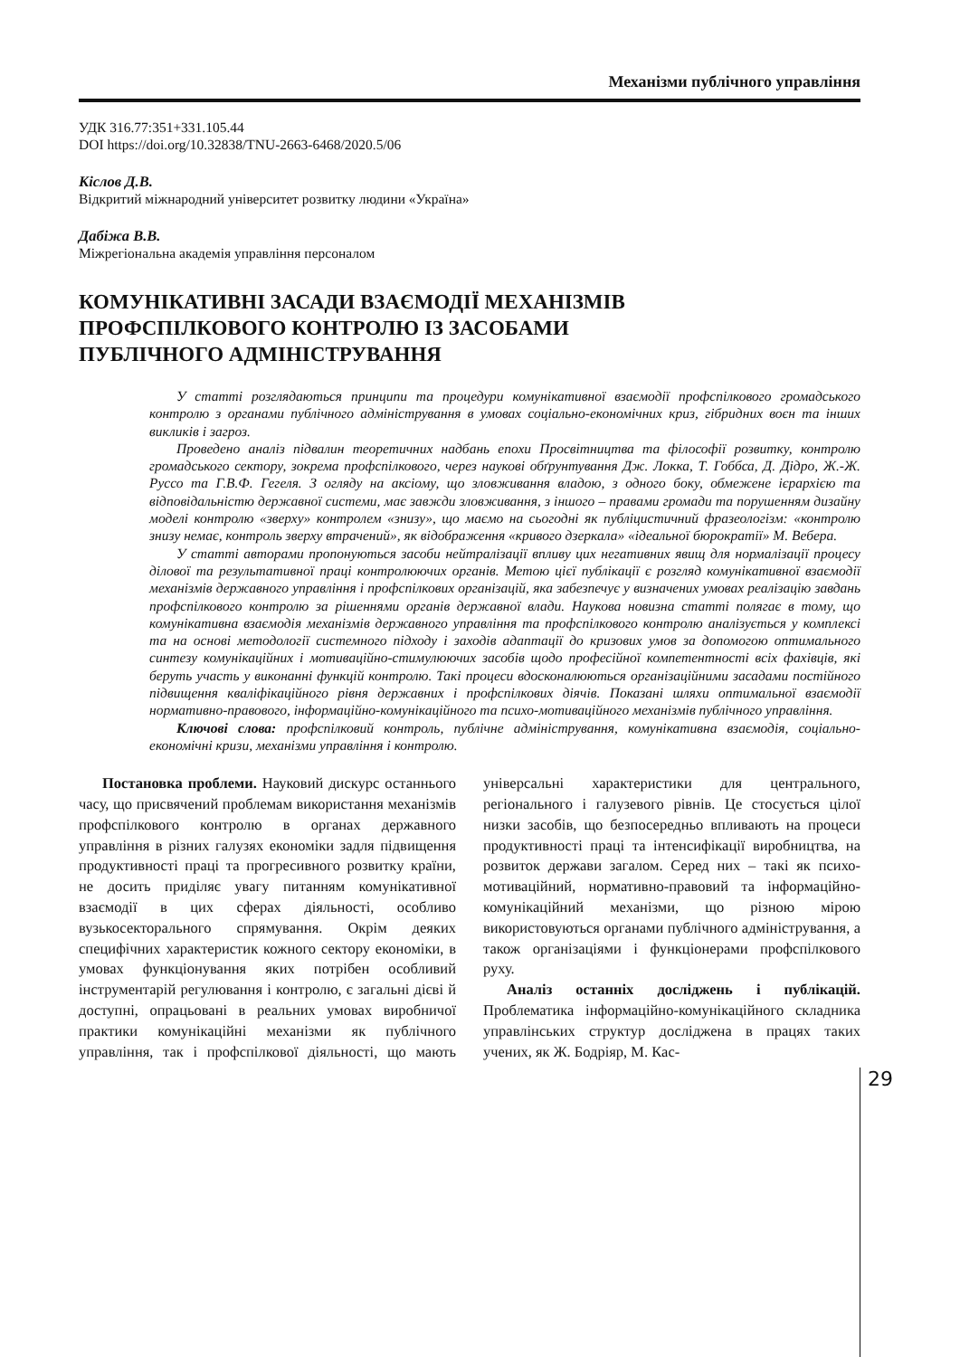Механізми публічного управління
УДК 316.77:351+331.105.44
DOI https://doi.org/10.32838/TNU-2663-6468/2020.5/06
Кіслов Д.В.
Відкритий міжнародний університет розвитку людини «Україна»
Дабіжа В.В.
Міжрегіональна академія управління персоналом
КОМУНІКАТИВНІ ЗАСАДИ ВЗАЄМОДІЇ МЕХАНІЗМІВ
ПРОФСПІЛКОВОГО КОНТРОЛЮ ІЗ ЗАСОБАМИ
ПУБЛІЧНОГО АДМІНІСТРУВАННЯ
У статті розглядаються принципи та процедури комунікативної взаємодії профспілкового громадського контролю з органами публічного адміністрування в умовах соціально-економічних криз, гібридних воєн та інших викликів і загроз.
Проведено аналіз підвалин теоретичних надбань епохи Просвітництва та філософії розвитку, контролю громадського сектору, зокрема профспілкового, через наукові обґрунтування Дж. Локка, Т. Гоббса, Д. Дідро, Ж.-Ж. Руссо та Г.В.Ф. Гегеля. З огляду на аксіому, що зловживання владою, з одного боку, обмежене ієрархією та відповідальністю державної системи, має завжди зловживання, з іншого – правами громади та порушенням дизайну моделі контролю «зверху» контролем «знизу», що маємо на сьогодні як публіцистичний фразеологізм: «контролю знизу немає, контроль зверху втрачений», як відображення «кривого дзеркала» «ідеальної бюрократії» М. Вебера.
У статті авторами пропонуються засоби нейтралізації впливу цих негативних явищ для нормалізації процесу ділової та результативної праці контролюючих органів. Метою цієї публікації є розгляд комунікативної взаємодії механізмів державного управління і профспілкових організацій, яка забезпечує у визначених умовах реалізацію завдань профспілкового контролю за рішеннями органів державної влади. Наукова новизна статті полягає в тому, що комунікативна взаємодія механізмів державного управління та профспілкового контролю аналізується у комплексі та на основі методології системного підходу і заходів адаптації до кризових умов за допомогою оптимального синтезу комунікаційних і мотиваційно-стимулюючих засобів щодо професійної компетентності всіх фахівців, які беруть участь у виконанні функцій контролю. Такі процеси вдосконалюються організаційними засадами постійного підвищення кваліфікаційного рівня державних і профспілкових діячів. Показані шляхи оптимальної взаємодії нормативно-правового, інформаційно-комунікаційного та психо-мотиваційного механізмів публічного управління.
Ключові слова: профспілковий контроль, публічне адміністрування, комунікативна взаємодія, соціально-економічні кризи, механізми управління і контролю.
Постановка проблеми. Науковий дискурс останнього часу, що присвячений проблемам використання механізмів профспілкового контролю в органах державного управління в різних галузях економіки задля підвищення продуктивності праці та прогресивного розвитку країни, не досить приділяє увагу питанням комунікативної взаємодії в цих сферах діяльності, особливо вузькосекторального спрямування. Окрім деяких специфічних характеристик кожного сектору економіки, в умовах функціонування яких потрібен особливий інструментарій регулювання і контролю, є загальні дієві й доступні, опрацьовані в реальних умовах виробничої практики комунікаційні механізми як публічного управління, так і профспілкової діяльності, що мають універсальні характеристики для центрального, регіонального і галузевого рівнів. Це стосується цілої низки засобів, що безпосередньо впливають на процеси продуктивності праці та інтенсифікації виробництва, на розвиток держави загалом. Серед них – такі як психо-мотиваційний, нормативно-правовий та інформаційно-комунікаційний механізми, що різною мірою використовуються органами публічного адміністрування, а також організаціями і функціонерами профспілкового руху.
Аналіз останніх досліджень і публікацій. Проблематика інформаційно-комунікаційного складника управлінських структур досліджена в працях таких учених, як Ж. Бодріяр, М. Кас-
29